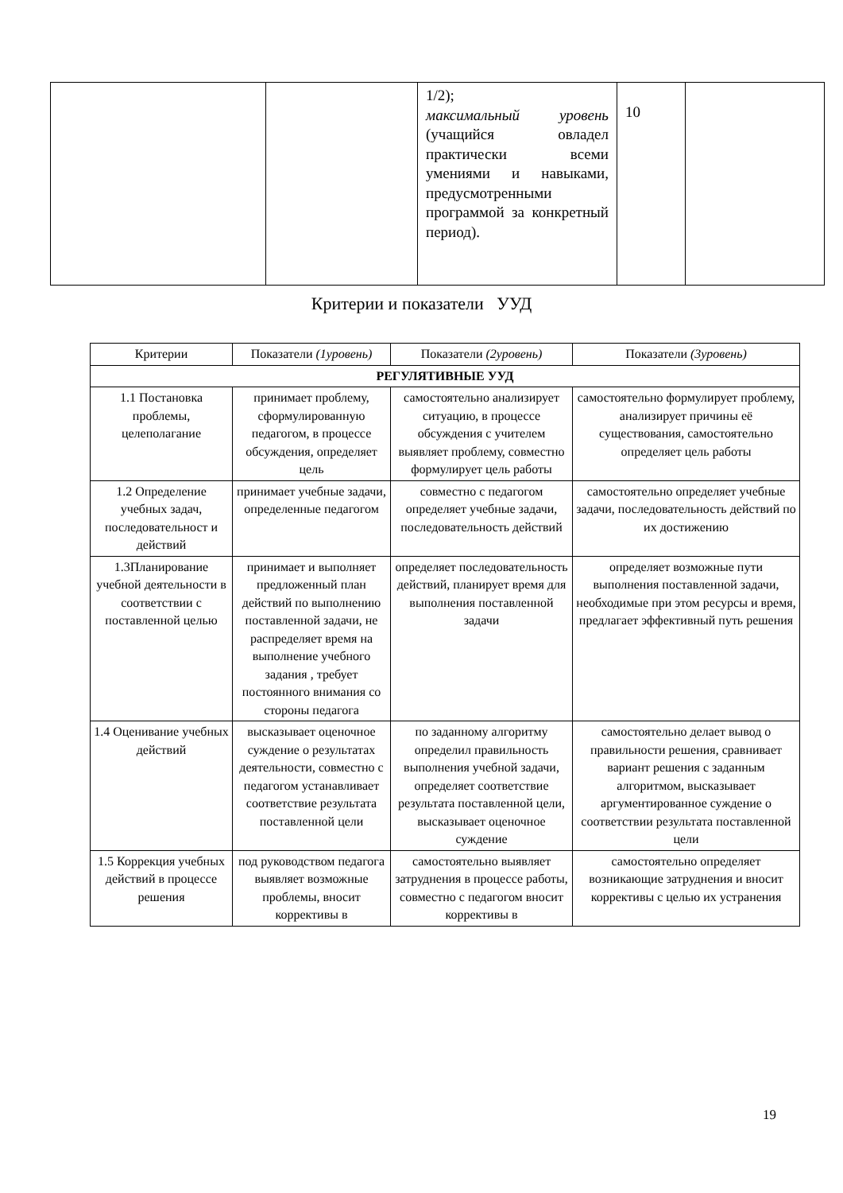| | | 1/2); максимальный уровень (учащийся овладел практически всеми умениями и навыками, предусмотренными программой за конкретный период). | 10 | |
Критерии и показатели УУД
| Критерии | Показатели (1уровень) | Показатели (2уровень) | Показатели (3уровень) |
| --- | --- | --- | --- |
| РЕГУЛЯТИВНЫЕ УУД | | | |
| 1.1 Постановка проблемы, целеполагание | принимает проблему, сформулированную педагогом, в процессе обсуждения, определяет цель | самостоятельно анализирует ситуацию, в процессе обсуждения с учителем выявляет проблему, совместно формулирует цель работы | самостоятельно формулирует проблему, анализирует причины её существования, самостоятельно определяет цель работы |
| 1.2 Определение учебных задач, последовательност и действий | принимает учебные задачи, определенные педагогом | совместно с педагогом определяет учебные задачи, последовательность действий | самостоятельно определяет учебные задачи, последовательность действий по их достижению |
| 1.3Планирование учебной деятельности в соответствии с поставленной целью | принимает и выполняет предложенный план действий по выполнению поставленной задачи, не распределяет время на выполнение учебного задания , требует постоянного внимания со стороны педагога | определяет последовательность действий, планирует время для выполнения поставленной задачи | определяет возможные пути выполнения поставленной задачи, необходимые при этом ресурсы и время, предлагает эффективный путь решения |
| 1.4 Оценивание учебных действий | высказывает оценочное суждение о результатах деятельности, совместно с педагогом устанавливает соответствие результата поставленной цели | по заданному алгоритму определил правильность выполнения учебной задачи, определяет соответствие результата поставленной цели, высказывает оценочное суждение | самостоятельно делает вывод о правильности решения, сравнивает вариант решения с заданным алгоритмом, высказывает аргументированное суждение о соответствии результата поставленной цели |
| 1.5 Коррекция учебных действий в процессе решения | под руководством педагога выявляет возможные проблемы, вносит коррективы в | самостоятельно выявляет затруднения в процессе работы, совместно с педагогом вносит коррективы в | самостоятельно определяет возникающие затруднения и вносит коррективы с целью их устранения |
19